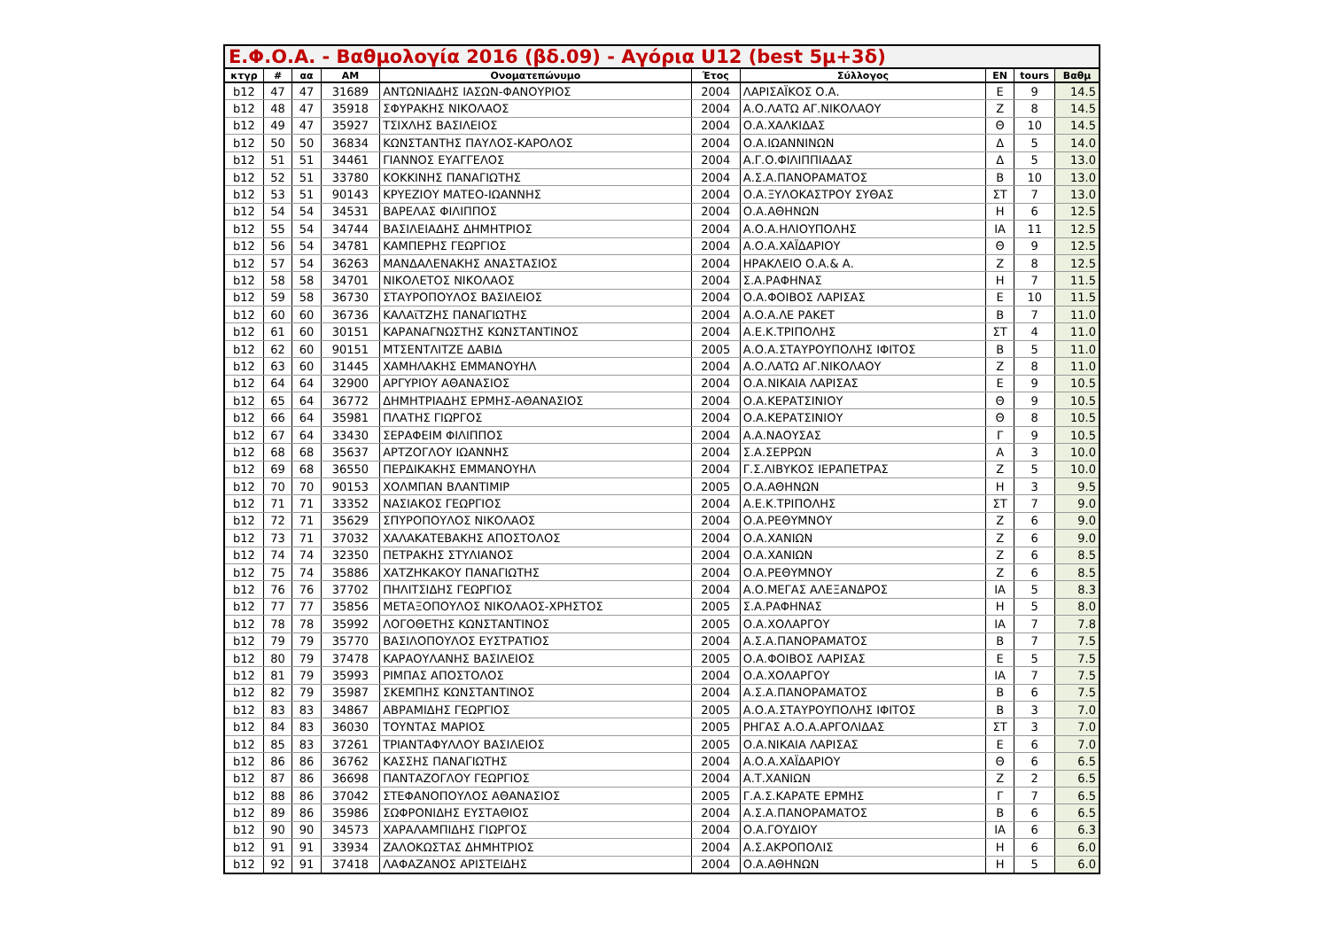Ε.Φ.Ο.Α. - Βαθμολογία 2016 (βδ.09) - Αγόρια U12 (best 5μ+3δ)
| κτγρ | # | αα | ΑΜ | Ονοματεπώνυμο | Έτος | Σύλλογος | ΕΝ | tours | Βαθμ |
| --- | --- | --- | --- | --- | --- | --- | --- | --- | --- |
| b12 | 47 | 47 | 31689 | ΑΝΤΩΝΙΑΔΗΣ ΙΑΣΩΝ-ΦΑΝΟΥΡΙΟΣ | 2004 | ΛΑΡΙΣΑΪΚΟΣ Ο.Α. | Ε | 9 | 14.5 |
| b12 | 48 | 47 | 35918 | ΣΦΥΡΑΚΗΣ ΝΙΚΟΛΑΟΣ | 2004 | Α.Ο.ΛΑΤΩ ΑΓ.ΝΙΚΟΛΑΟΥ | Ζ | 8 | 14.5 |
| b12 | 49 | 47 | 35927 | ΤΣΙΧΛΗΣ ΒΑΣΙΛΕΙΟΣ | 2004 | Ο.Α.ΧΑΛΚΙΔΑΣ | Θ | 10 | 14.5 |
| b12 | 50 | 50 | 36834 | ΚΩΝΣΤΑΝΤΗΣ ΠΑΥΛΟΣ-ΚΑΡΟΛΟΣ | 2004 | Ο.Α.ΙΩΑΝΝΙΝΩΝ | Δ | 5 | 14.0 |
| b12 | 51 | 51 | 34461 | ΓΙΑΝΝΟΣ ΕΥΑΓΓΕΛΟΣ | 2004 | Α.Γ.Ο.ΦΙΛΙΠΠΙΑΔΑΣ | Δ | 5 | 13.0 |
| b12 | 52 | 51 | 33780 | ΚΟΚΚΙΝΗΣ ΠΑΝΑΓΙΩΤΗΣ | 2004 | Α.Σ.Α.ΠΑΝΟΡΑΜΑΤΟΣ | Β | 10 | 13.0 |
| b12 | 53 | 51 | 90143 | ΚΡΥΕΖΙΟΥ ΜΑΤΕΟ-ΙΩΑΝΝΗΣ | 2004 | Ο.Α.ΞΥΛΟΚΑΣΤΡΟΥ ΣΥΘΑΣ | ΣΤ | 7 | 13.0 |
| b12 | 54 | 54 | 34531 | ΒΑΡΕΛΑΣ ΦΙΛΙΠΠΟΣ | 2004 | Ο.Α.ΑΘΗΝΩΝ | Η | 6 | 12.5 |
| b12 | 55 | 54 | 34744 | ΒΑΣΙΛΕΙΑΔΗΣ ΔΗΜΗΤΡΙΟΣ | 2004 | Α.Ο.Α.ΗΛΙΟΥΠΟΛΗΣ | ΙΑ | 11 | 12.5 |
| b12 | 56 | 54 | 34781 | ΚΑΜΠΕΡΗΣ ΓΕΩΡΓΙΟΣ | 2004 | Α.Ο.Α.ΧΑΪΔΑΡΙΟΥ | Θ | 9 | 12.5 |
| b12 | 57 | 54 | 36263 | ΜΑΝΔΑΛΕΝΑΚΗΣ ΑΝΑΣΤΑΣΙΟΣ | 2004 | ΗΡΑΚΛΕΙΟ Ο.Α.& Α. | Ζ | 8 | 12.5 |
| b12 | 58 | 58 | 34701 | ΝΙΚΟΛΕΤΟΣ ΝΙΚΟΛΑΟΣ | 2004 | Σ.Α.ΡΑΦΗΝΑΣ | Η | 7 | 11.5 |
| b12 | 59 | 58 | 36730 | ΣΤΑΥΡΟΠΟΥΛΟΣ ΒΑΣΙΛΕΙΟΣ | 2004 | Ο.Α.ΦΟΙΒΟΣ ΛΑΡΙΣΑΣ | Ε | 10 | 11.5 |
| b12 | 60 | 60 | 36736 | ΚΑΛΑϊΤΖΗΣ ΠΑΝΑΓΙΩΤΗΣ | 2004 | Α.Ο.Α.ΛΕ ΡΑΚΕΤ | Β | 7 | 11.0 |
| b12 | 61 | 60 | 30151 | ΚΑΡΑΝΑΓΝΩΣΤΗΣ ΚΩΝΣΤΑΝΤΙΝΟΣ | 2004 | Α.Ε.Κ.ΤΡΙΠΟΛΗΣ | ΣΤ | 4 | 11.0 |
| b12 | 62 | 60 | 90151 | ΜΤΣΕΝΤΛΙΤΖΕ ΔΑΒΙΔ | 2005 | Α.Ο.Α.ΣΤΑΥΡΟΥΠΟΛΗΣ ΙΦΙΤΟΣ | Β | 5 | 11.0 |
| b12 | 63 | 60 | 31445 | ΧΑΜΗΛΑΚΗΣ ΕΜΜΑΝΟΥΗΛ | 2004 | Α.Ο.ΛΑΤΩ ΑΓ.ΝΙΚΟΛΑΟΥ | Ζ | 8 | 11.0 |
| b12 | 64 | 64 | 32900 | ΑΡΓΥΡΙΟΥ ΑΘΑΝΑΣΙΟΣ | 2004 | Ο.Α.ΝΙΚΑΙΑ ΛΑΡΙΣΑΣ | Ε | 9 | 10.5 |
| b12 | 65 | 64 | 36772 | ΔΗΜΗΤΡΙΑΔΗΣ ΕΡΜΗΣ-ΑΘΑΝΑΣΙΟΣ | 2004 | Ο.Α.ΚΕΡΑΤΣΙΝΙΟΥ | Θ | 9 | 10.5 |
| b12 | 66 | 64 | 35981 | ΠΛΑΤΗΣ ΓΙΩΡΓΟΣ | 2004 | Ο.Α.ΚΕΡΑΤΣΙΝΙΟΥ | Θ | 8 | 10.5 |
| b12 | 67 | 64 | 33430 | ΣΕΡΑΦΕΙΜ ΦΙΛΙΠΠΟΣ | 2004 | Α.Α.ΝΑΟΥΣΑΣ | Γ | 9 | 10.5 |
| b12 | 68 | 68 | 35637 | ΑΡΤΖΟΓΛΟΥ ΙΩΑΝΝΗΣ | 2004 | Σ.Α.ΣΕΡΡΩΝ | Α | 3 | 10.0 |
| b12 | 69 | 68 | 36550 | ΠΕΡΔΙΚΑΚΗΣ ΕΜΜΑΝΟΥΗΛ | 2004 | Γ.Σ.ΛΙΒΥΚΟΣ ΙΕΡΑΠΕΤΡΑΣ | Ζ | 5 | 10.0 |
| b12 | 70 | 70 | 90153 | ΧΟΛΜΠΑΝ ΒΛΑΝΤΙΜΙΡ | 2005 | Ο.Α.ΑΘΗΝΩΝ | Η | 3 | 9.5 |
| b12 | 71 | 71 | 33352 | ΝΑΣΙΑΚΟΣ ΓΕΩΡΓΙΟΣ | 2004 | Α.Ε.Κ.ΤΡΙΠΟΛΗΣ | ΣΤ | 7 | 9.0 |
| b12 | 72 | 71 | 35629 | ΣΠΥΡΟΠΟΥΛΟΣ ΝΙΚΟΛΑΟΣ | 2004 | Ο.Α.ΡΕΘΥΜΝΟΥ | Ζ | 6 | 9.0 |
| b12 | 73 | 71 | 37032 | ΧΑΛΑΚΑΤΕΒΑΚΗΣ ΑΠΟΣΤΟΛΟΣ | 2004 | Ο.Α.ΧΑΝΙΩΝ | Ζ | 6 | 9.0 |
| b12 | 74 | 74 | 32350 | ΠΕΤΡΑΚΗΣ ΣΤΥΛΙΑΝΟΣ | 2004 | Ο.Α.ΧΑΝΙΩΝ | Ζ | 6 | 8.5 |
| b12 | 75 | 74 | 35886 | ΧΑΤΖΗΚΑΚΟΥ ΠΑΝΑΓΙΩΤΗΣ | 2004 | Ο.Α.ΡΕΘΥΜΝΟΥ | Ζ | 6 | 8.5 |
| b12 | 76 | 76 | 37702 | ΠΗΛΙΤΣΙΔΗΣ ΓΕΩΡΓΙΟΣ | 2004 | Α.Ο.ΜΕΓΑΣ ΑΛΕΞΑΝΔΡΟΣ | ΙΑ | 5 | 8.3 |
| b12 | 77 | 77 | 35856 | ΜΕΤΑΞΟΠΟΥΛΟΣ ΝΙΚΟΛΑΟΣ-ΧΡΗΣΤΟΣ | 2005 | Σ.Α.ΡΑΦΗΝΑΣ | Η | 5 | 8.0 |
| b12 | 78 | 78 | 35992 | ΛΟΓΟΘΕΤΗΣ ΚΩΝΣΤΑΝΤΙΝΟΣ | 2005 | Ο.Α.ΧΟΛΑΡΓΟΥ | ΙΑ | 7 | 7.8 |
| b12 | 79 | 79 | 35770 | ΒΑΣΙΛΟΠΟΥΛΟΣ ΕΥΣΤΡΑΤΙΟΣ | 2004 | Α.Σ.Α.ΠΑΝΟΡΑΜΑΤΟΣ | Β | 7 | 7.5 |
| b12 | 80 | 79 | 37478 | ΚΑΡΑΟΥΛΑΝΗΣ ΒΑΣΙΛΕΙΟΣ | 2005 | Ο.Α.ΦΟΙΒΟΣ ΛΑΡΙΣΑΣ | Ε | 5 | 7.5 |
| b12 | 81 | 79 | 35993 | ΡΙΜΠΑΣ ΑΠΟΣΤΟΛΟΣ | 2004 | Ο.Α.ΧΟΛΑΡΓΟΥ | ΙΑ | 7 | 7.5 |
| b12 | 82 | 79 | 35987 | ΣΚΕΜΠΗΣ ΚΩΝΣΤΑΝΤΙΝΟΣ | 2004 | Α.Σ.Α.ΠΑΝΟΡΑΜΑΤΟΣ | Β | 6 | 7.5 |
| b12 | 83 | 83 | 34867 | ΑΒΡΑΜΙΔΗΣ ΓΕΩΡΓΙΟΣ | 2005 | Α.Ο.Α.ΣΤΑΥΡΟΥΠΟΛΗΣ ΙΦΙΤΟΣ | Β | 3 | 7.0 |
| b12 | 84 | 83 | 36030 | ΤΟΥΝΤΑΣ ΜΑΡΙΟΣ | 2005 | ΡΗΓΑΣ Α.Ο.Α.ΑΡΓΟΛΙΔΑΣ | ΣΤ | 3 | 7.0 |
| b12 | 85 | 83 | 37261 | ΤΡΙΑΝΤΑΦΥΛΛΟΥ ΒΑΣΙΛΕΙΟΣ | 2005 | Ο.Α.ΝΙΚΑΙΑ ΛΑΡΙΣΑΣ | Ε | 6 | 7.0 |
| b12 | 86 | 86 | 36762 | ΚΑΣΣΗΣ ΠΑΝΑΓΙΩΤΗΣ | 2004 | Α.Ο.Α.ΧΑΪΔΑΡΙΟΥ | Θ | 6 | 6.5 |
| b12 | 87 | 86 | 36698 | ΠΑΝΤΑΖΟΓΛΟΥ ΓΕΩΡΓΙΟΣ | 2004 | Α.Τ.ΧΑΝΙΩΝ | Ζ | 2 | 6.5 |
| b12 | 88 | 86 | 37042 | ΣΤΕΦΑΝΟΠΟΥΛΟΣ ΑΘΑΝΑΣΙΟΣ | 2005 | Γ.Α.Σ.ΚΑΡΑΤΕ ΕΡΜΗΣ | Γ | 7 | 6.5 |
| b12 | 89 | 86 | 35986 | ΣΩΦΡΟΝΙΔΗΣ ΕΥΣΤΑΘΙΟΣ | 2004 | Α.Σ.Α.ΠΑΝΟΡΑΜΑΤΟΣ | Β | 6 | 6.5 |
| b12 | 90 | 90 | 34573 | ΧΑΡΑΛΑΜΠΙΔΗΣ ΓΙΩΡΓΟΣ | 2004 | Ο.Α.ΓΟΥΔΙΟΥ | ΙΑ | 6 | 6.3 |
| b12 | 91 | 91 | 33934 | ΖΑΛΟΚΩΣΤΑΣ ΔΗΜΗΤΡΙΟΣ | 2004 | Α.Σ.ΑΚΡΟΠΟΛΙΣ | Η | 6 | 6.0 |
| b12 | 92 | 91 | 37418 | ΛΑΦΑΖΑΝΟΣ ΑΡΙΣΤΕΙΔΗΣ | 2004 | Ο.Α.ΑΘΗΝΩΝ | Η | 5 | 6.0 |